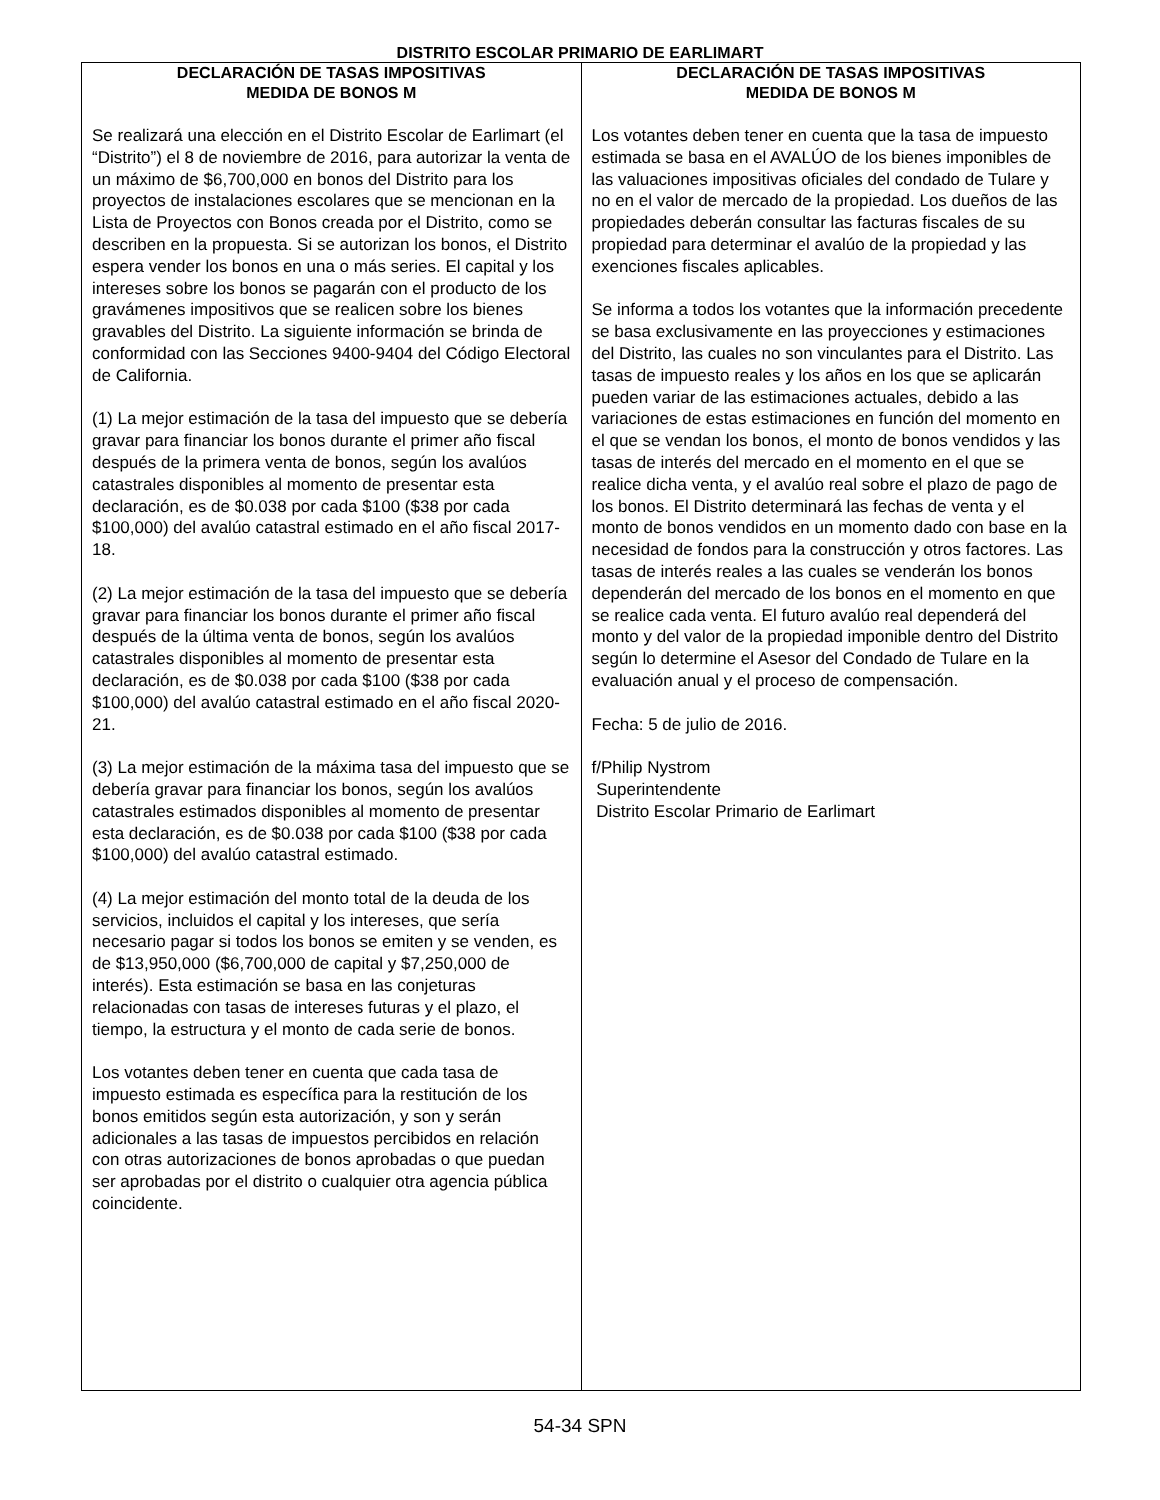DISTRITO ESCOLAR PRIMARIO DE EARLIMART
DECLARACIÓN DE TASAS IMPOSITIVAS
MEDIDA DE BONOS M
Se realizará una elección en el Distrito Escolar de Earlimart (el “Distrito”) el 8 de noviembre de 2016, para autorizar la venta de un máximo de $6,700,000 en bonos del Distrito para los proyectos de instalaciones escolares que se mencionan en la Lista de Proyectos con Bonos creada por el Distrito, como se describen en la propuesta. Si se autorizan los bonos, el Distrito espera vender los bonos en una o más series. El capital y los intereses sobre los bonos se pagarán con el producto de los gravámenes impositivos que se realicen sobre los bienes gravables del Distrito. La siguiente información se brinda de conformidad con las Secciones 9400-9404 del Código Electoral de California.
(1) La mejor estimación de la tasa del impuesto que se debería gravar para financiar los bonos durante el primer año fiscal después de la primera venta de bonos, según los avalúos catastrales disponibles al momento de presentar esta declaración, es de $0.038 por cada $100 ($38 por cada $100,000) del avalúo catastral estimado en el año fiscal 2017-18.
(2) La mejor estimación de la tasa del impuesto que se debería gravar para financiar los bonos durante el primer año fiscal después de la última venta de bonos, según los avalúos catastrales disponibles al momento de presentar esta declaración, es de $0.038 por cada $100 ($38 por cada $100,000) del avalúo catastral estimado en el año fiscal 2020-21.
(3) La mejor estimación de la máxima tasa del impuesto que se debería gravar para financiar los bonos, según los avalúos catastrales estimados disponibles al momento de presentar esta declaración, es de $0.038 por cada $100 ($38 por cada $100,000) del avalúo catastral estimado.
(4) La mejor estimación del monto total de la deuda de los servicios, incluidos el capital y los intereses, que sería necesario pagar si todos los bonos se emiten y se venden, es de $13,950,000 ($6,700,000 de capital y $7,250,000 de interés). Esta estimación se basa en las conjeturas relacionadas con tasas de intereses futuras y el plazo, el tiempo, la estructura y el monto de cada serie de bonos.
Los votantes deben tener en cuenta que cada tasa de impuesto estimada es específica para la restitución de los bonos emitidos según esta autorización, y son y serán adicionales a las tasas de impuestos percibidos en relación con otras autorizaciones de bonos aprobadas o que puedan ser aprobadas por el distrito o cualquier otra agencia pública coincidente.
DECLARACIÓN DE TASAS IMPOSITIVAS
MEDIDA DE BONOS M
Los votantes deben tener en cuenta que la tasa de impuesto estimada se basa en el AVALÚO de los bienes imponibles de las valuaciones impositivas oficiales del condado de Tulare y no en el valor de mercado de la propiedad. Los dueños de las propiedades deberán consultar las facturas fiscales de su propiedad para determinar el avalúo de la propiedad y las exenciones fiscales aplicables.
Se informa a todos los votantes que la información precedente se basa exclusivamente en las proyecciones y estimaciones del Distrito, las cuales no son vinculantes para el Distrito. Las tasas de impuesto reales y los años en los que se aplicarán pueden variar de las estimaciones actuales, debido a las variaciones de estas estimaciones en función del momento en el que se vendan los bonos, el monto de bonos vendidos y las tasas de interés del mercado en el momento en el que se realice dicha venta, y el avalúo real sobre el plazo de pago de los bonos. El Distrito determinará las fechas de venta y el monto de bonos vendidos en un momento dado con base en la necesidad de fondos para la construcción y otros factores. Las tasas de interés reales a las cuales se venderán los bonos dependerán del mercado de los bonos en el momento en que se realice cada venta. El futuro avalúo real dependerá del monto y del valor de la propiedad imponible dentro del Distrito según lo determine el Asesor del Condado de Tulare en la evaluación anual y el proceso de compensación.
Fecha: 5 de julio de 2016.
f/Philip Nystrom
Superintendente
Distrito Escolar Primario de Earlimart
54-34 SPN